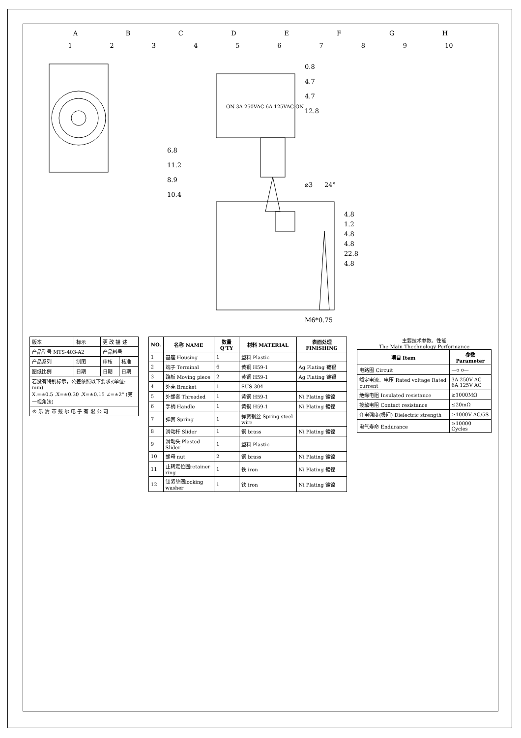A B C D E F G H
1 2 3 4 5 6 7 8 9 10
0.8
4.7
4.7
12.8
ON 3A 250VAC 6A 125VAC ON
6.8
11.2
8.9
10.4
⌀3
24°
4.8
1.2
4.8
4.8
22.8
4.8
M6*0.75
| 版本 | 标示 | 更 改 描 述 | |
| 产品型号 MTS-403-A2 | | 产品料号 | |
| 产品系列 | 制图 | 审核 | 核准 |
| 图纸比例 | 日期 | 日期 | 日期 |
| 若没有特别标示，公差依照以下要求:(单位: mm) X.=±0.5 .X=±0.30 .X=±0.15 ∠=±2° (第一视角法) | | | |
| ® 乐 清 市 戴 尔 电 子 有 限 公 司 | | | |
| NO. | 名称 NAME | 数量 Q'TY | 材料 MATERIAL | 表面处理 FINISHING |
| --- | --- | --- | --- | --- |
| 1 | 基座 Housing | 1 | 塑料 Plastic | |
| 2 | 端子 Terminal | 6 | 黄铜 H59-1 | Ag Plating 镀银 |
| 3 | 跷板 Moving piece | 2 | 黄铜 H59-1 | Ag Plating 镀银 |
| 4 | 外壳 Bracket | 1 | SUS 304 | |
| 5 | 外螺套 Threaded | 1 | 黄铜 H59-1 | Ni Plating 镀镍 |
| 6 | 手柄 Handle | 1 | 黄铜 H59-1 | Ni Plating 镀镍 |
| 7 | 弹簧 Spring | 1 | 弹簧钢丝 Spring steel wire | |
| 8 | 滑动杆 Slider | 1 | 铜 brass | Ni Plating 镀镍 |
| 9 | 滑动头 Plastcd Slider | 1 | 塑料 Plastic | |
| 10 | 螺母 nut | 2 | 铜 brass | Ni Plating 镀镍 |
| 11 | 止转定位圈retainer ring | 1 | 铁 iron | Ni Plating 镀镍 |
| 12 | 锁紧垫圈locking washer | 1 | 铁 iron | Ni Plating 镀镍 |
主要技术参数、性能
The Main Thechnology Performance
| 项目 Item | 参数 Parameter |
| --- | --- |
| 电路图 Circuit | —o o— |
| 额定电流、电压 Rated voltage Rated current | 3A 250V AC 6A 125V AC |
| 绝缘电阻 Insulated resistance | ≥1000MΩ |
| 接触电阻 Contact resistance | ≤20mΩ |
| 介电强度(极间) Dielectric strength | ≥1000V AC/5S |
| 电气寿命 Endurance | ≥10000 Cycles |